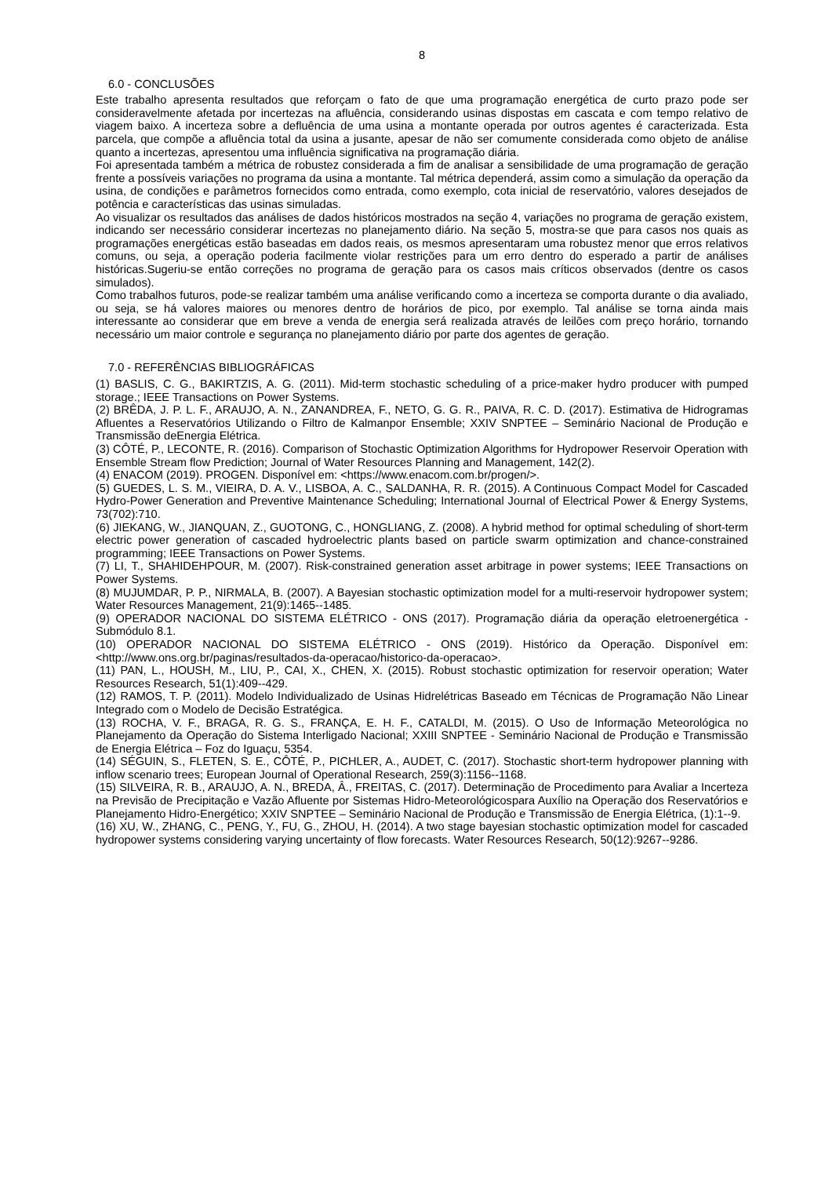8
6.0 - CONCLUSÕES
Este trabalho apresenta resultados que reforçam o fato de que uma programação energética de curto prazo pode ser consideravelmente afetada por incertezas na afluência, considerando usinas dispostas em cascata e com tempo relativo de viagem baixo. A incerteza sobre a defluência de uma usina a montante operada por outros agentes é caracterizada. Esta parcela, que compõe a afluência total da usina a jusante, apesar de não ser comumente considerada como objeto de análise quanto a incertezas, apresentou uma influência significativa na programação diária.
Foi apresentada também a métrica de robustez considerada a fim de analisar a sensibilidade de uma programação de geração frente a possíveis variações no programa da usina a montante. Tal métrica dependerá, assim como a simulação da operação da usina, de condições e parâmetros fornecidos como entrada, como exemplo, cota inicial de reservatório, valores desejados de potência e características das usinas simuladas.
Ao visualizar os resultados das análises de dados históricos mostrados na seção 4, variações no programa de geração existem, indicando ser necessário considerar incertezas no planejamento diário. Na seção 5, mostra-se que para casos nos quais as programações energéticas estão baseadas em dados reais, os mesmos apresentaram uma robustez menor que erros relativos comuns, ou seja, a operação poderia facilmente violar restrições para um erro dentro do esperado a partir de análises históricas.Sugeriu-se então correções no programa de geração para os casos mais críticos observados (dentre os casos simulados).
Como trabalhos futuros, pode-se realizar também uma análise verificando como a incerteza se comporta durante o dia avaliado, ou seja, se há valores maiores ou menores dentro de horários de pico, por exemplo. Tal análise se torna ainda mais interessante ao considerar que em breve a venda de energia será realizada através de leilões com preço horário, tornando necessário um maior controle e segurança no planejamento diário por parte dos agentes de geração.
7.0 - REFERÊNCIAS BIBLIOGRÁFICAS
(1) BASLIS, C. G., BAKIRTZIS, A. G. (2011). Mid-term stochastic scheduling of a price-maker hydro producer with pumped storage.; IEEE Transactions on Power Systems.
(2) BRÊDA, J. P. L. F., ARAUJO, A. N., ZANANDREA, F., NETO, G. G. R., PAIVA, R. C. D. (2017). Estimativa de Hidrogramas Afluentes a Reservatórios Utilizando o Filtro de Kalmanpor Ensemble; XXIV SNPTEE – Seminário Nacional de Produção e Transmissão deEnergia Elétrica.
(3) CÔTÉ, P., LECONTE, R. (2016). Comparison of Stochastic Optimization Algorithms for Hydropower Reservoir Operation with Ensemble Stream flow Prediction; Journal of Water Resources Planning and Management, 142(2).
(4) ENACOM (2019). PROGEN. Disponível em: <https://www.enacom.com.br/progen/>.
(5) GUEDES, L. S. M., VIEIRA, D. A. V., LISBOA, A. C., SALDANHA, R. R. (2015). A Continuous Compact Model for Cascaded Hydro-Power Generation and Preventive Maintenance Scheduling; International Journal of Electrical Power & Energy Systems, 73(702):710.
(6) JIEKANG, W., JIANQUAN, Z., GUOTONG, C., HONGLIANG, Z. (2008). A hybrid method for optimal scheduling of short-term electric power generation of cascaded hydroelectric plants based on particle swarm optimization and chance-constrained programming; IEEE Transactions on Power Systems.
(7) LI, T., SHAHIDEHPOUR, M. (2007). Risk-constrained generation asset arbitrage in power systems; IEEE Transactions on Power Systems.
(8) MUJUMDAR, P. P., NIRMALA, B. (2007). A Bayesian stochastic optimization model for a multi-reservoir hydropower system; Water Resources Management, 21(9):1465--1485.
(9) OPERADOR NACIONAL DO SISTEMA ELÉTRICO - ONS (2017). Programação diária da operação eletroenergética -Submódulo 8.1.
(10) OPERADOR NACIONAL DO SISTEMA ELÉTRICO - ONS (2019). Histórico da Operação. Disponível em: <http://www.ons.org.br/paginas/resultados-da-operacao/historico-da-operacao>.
(11) PAN, L., HOUSH, M., LIU, P., CAI, X., CHEN, X. (2015). Robust stochastic optimization for reservoir operation; Water Resources Research, 51(1):409--429.
(12) RAMOS, T. P. (2011). Modelo Individualizado de Usinas Hidrelétricas Baseado em Técnicas de Programação Não Linear Integrado com o Modelo de Decisão Estratégica.
(13) ROCHA, V. F., BRAGA, R. G. S., FRANÇA, E. H. F., CATALDI, M. (2015). O Uso de Informação Meteorológica no Planejamento da Operação do Sistema Interligado Nacional; XXIII SNPTEE - Seminário Nacional de Produção e Transmissão de Energia Elétrica – Foz do Iguaçu, 5354.
(14) SÉGUIN, S., FLETEN, S. E., CÔTÉ, P., PICHLER, A., AUDET, C. (2017). Stochastic short-term hydropower planning with inflow scenario trees; European Journal of Operational Research, 259(3):1156--1168.
(15) SILVEIRA, R. B., ARAUJO, A. N., BREDA, Â., FREITAS, C. (2017). Determinação de Procedimento para Avaliar a Incerteza na Previsão de Precipitação e Vazão Afluente por Sistemas Hidro-Meteorológicospara Auxílio na Operação dos Reservatórios e Planejamento Hidro-Energético; XXIV SNPTEE – Seminário Nacional de Produção e Transmissão de Energia Elétrica, (1):1--9.
(16) XU, W., ZHANG, C., PENG, Y., FU, G., ZHOU, H. (2014). A two stage bayesian stochastic optimization model for cascaded hydropower systems considering varying uncertainty of flow forecasts. Water Resources Research, 50(12):9267--9286.